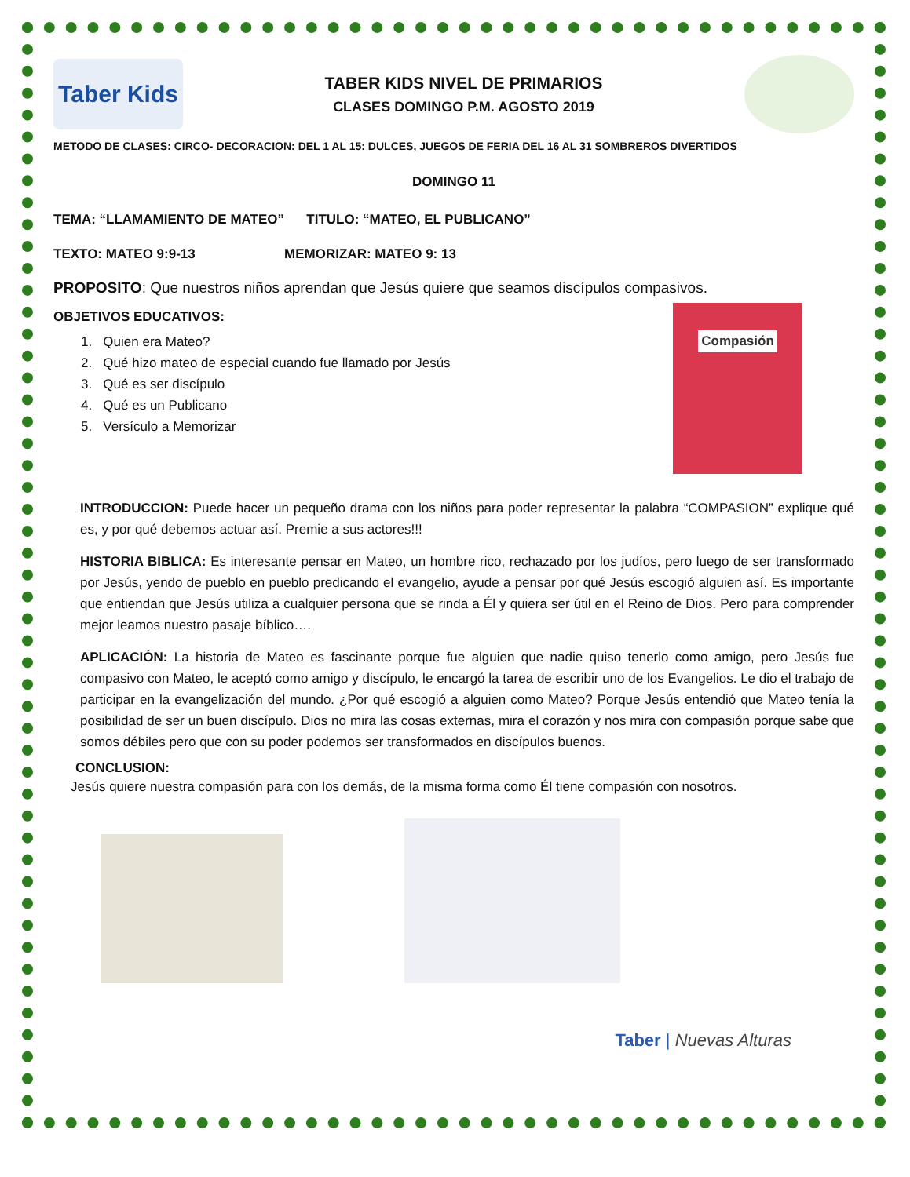Taber Kids
TABER KIDS NIVEL DE PRIMARIOS
CLASES DOMINGO P.M. AGOSTO 2019
METODO DE CLASES: CIRCO- DECORACION: DEL 1 AL 15: DULCES, JUEGOS DE FERIA DEL 16 AL 31 SOMBREROS DIVERTIDOS
DOMINGO 11
TEMA: “LLAMAMIENTO DE MATEO” TITULO: “MATEO, EL PUBLICANO”
TEXTO: MATEO 9:9-13 MEMORIZAR: MATEO 9: 13
PROPOSITO: Que nuestros niños aprendan que Jesús quiere que seamos discípulos compasivos.
OBJETIVOS EDUCATIVOS:
1. Quien era Mateo?
2. Qué hizo mateo de especial cuando fue llamado por Jesús
3. Qué es ser discípulo
4. Qué es un Publicano
5. Versículo a Memorizar
Compasión
INTRODUCCION: Puede hacer un pequeño drama con los niños para poder representar la palabra “COMPASION” explique qué es, y por qué debemos actuar así. Premie a sus actores!!!
HISTORIA BIBLICA: Es interesante pensar en Mateo, un hombre rico, rechazado por los judíos, pero luego de ser transformado por Jesús, yendo de pueblo en pueblo predicando el evangelio, ayude a pensar por qué Jesús escogió alguien así. Es importante que entiendan que Jesús utiliza a cualquier persona que se rinda a Él y quiera ser útil en el Reino de Dios. Pero para comprender mejor leamos nuestro pasaje bíblico….
APLICACIÓN: La historia de Mateo es fascinante porque fue alguien que nadie quiso tenerlo como amigo, pero Jesús fue compasivo con Mateo, le aceptó como amigo y discípulo, le encargó la tarea de escribir uno de los Evangelios. Le dio el trabajo de participar en la evangelización del mundo. ¿Por qué escogió a alguien como Mateo? Porque Jesús entendió que Mateo tenía la posibilidad de ser un buen discípulo. Dios no mira las cosas externas, mira el corazón y nos mira con compasión porque sabe que somos débiles pero que con su poder podemos ser transformados en discípulos buenos.
CONCLUSION:
Jesús quiere nuestra compasión para con los demás, de la misma forma como Él tiene compasión con nosotros.
Taber | Nuevas Alturas